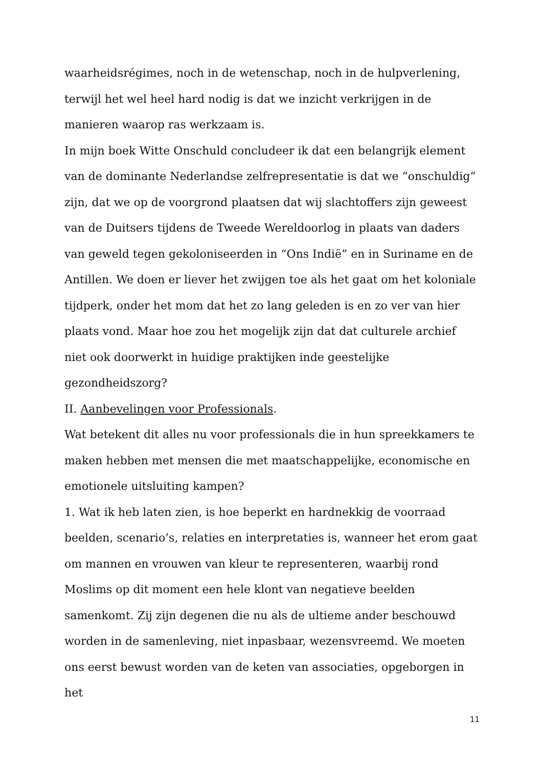waarheidsrégimes, noch in de wetenschap, noch in de hulpverlening, terwijl het wel heel hard nodig is dat we inzicht verkrijgen in de manieren waarop ras werkzaam is.
In mijn boek Witte Onschuld concludeer ik dat een belangrijk element van de dominante Nederlandse zelfrepresentatie is dat we “onschuldig“ zijn, dat we op de voorgrond plaatsen dat wij slachtoffers zijn geweest van de Duitsers tijdens de Tweede Wereldoorlog in plaats van daders van geweld tegen gekoloniseerden in “Ons Indië” en in Suriname en de Antillen. We doen er liever het zwijgen toe als het gaat om het koloniale tijdperk, onder het mom dat het zo lang geleden is en zo ver van hier plaats vond. Maar hoe zou het mogelijk zijn dat dat culturele archief niet ook doorwerkt in huidige praktijken inde geestelijke gezondheidszorg?
II. Aanbevelingen voor Professionals.
Wat betekent dit alles nu voor professionals die in hun spreekkamers te maken hebben met mensen die met maatschappelijke, economische en emotionele uitsluiting kampen?
1. Wat ik heb laten zien, is hoe beperkt en hardnekkig de voorraad beelden, scenario’s, relaties en interpretaties is, wanneer het erom gaat om mannen en vrouwen van kleur te representeren, waarbij rond Moslims op dit moment een hele klont van negatieve beelden samenkomt. Zij zijn degenen die nu als de ultieme ander beschouwd worden in de samenleving, niet inpasbaar, wezensvreemd. We moeten ons eerst bewust worden van de keten van associaties, opgeborgen in het
11